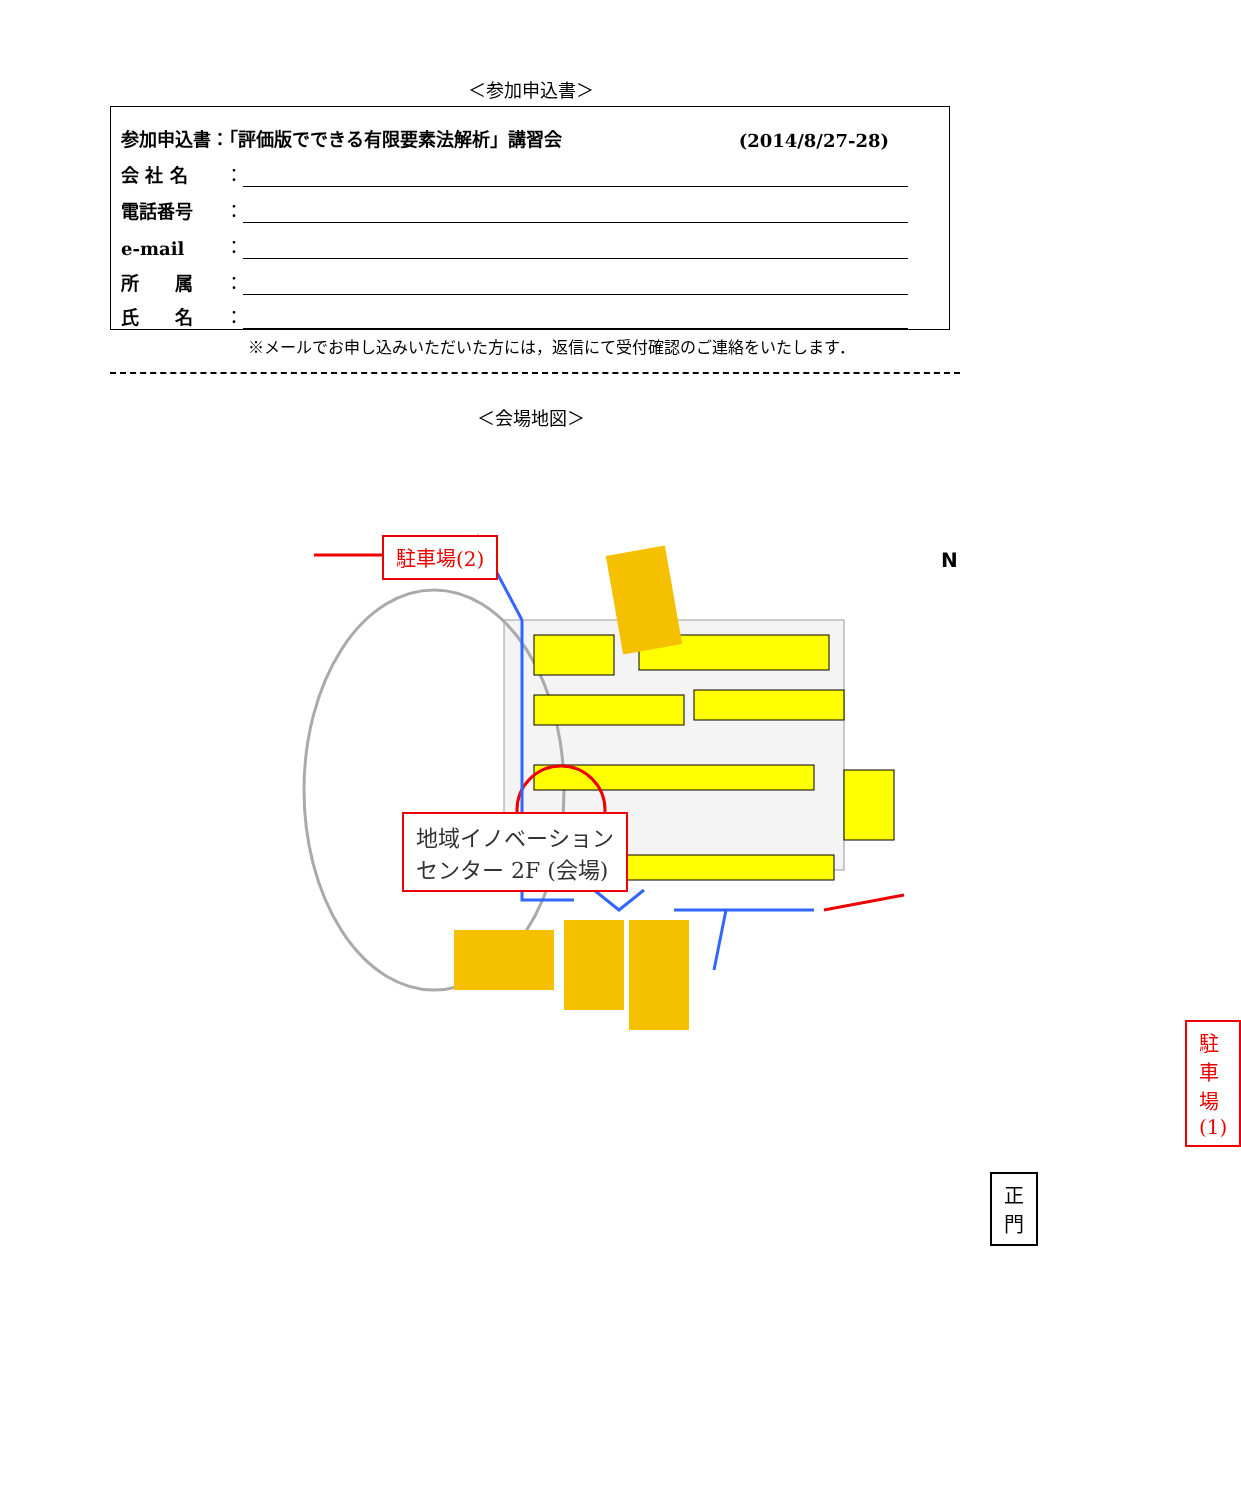＜参加申込書＞
参加申込書：「評価版でできる有限要素法解析」講習会 (2014/8/27-28)
会 社 名 ：
電話番号 ：
e-mail ：
所　　属 ：
氏　　名 ：
※メールでお申し込みいただいた方には，返信にて受付確認のご連絡をいたします．
＜会場地図＞
駐車場(2)
N
地域イノベーション
センター 2F (会場)
駐車場(1)
正門